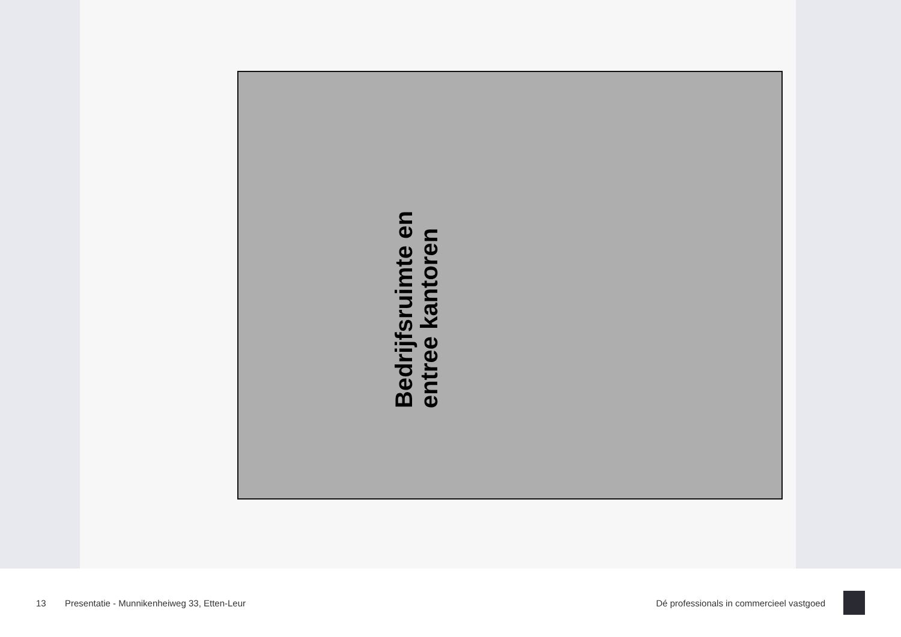Bedrijfsruimte en entree kantoren
13 Presentatie - Munnikenheiweg 33, Etten-Leur Dé professionals in commercieel vastgoed